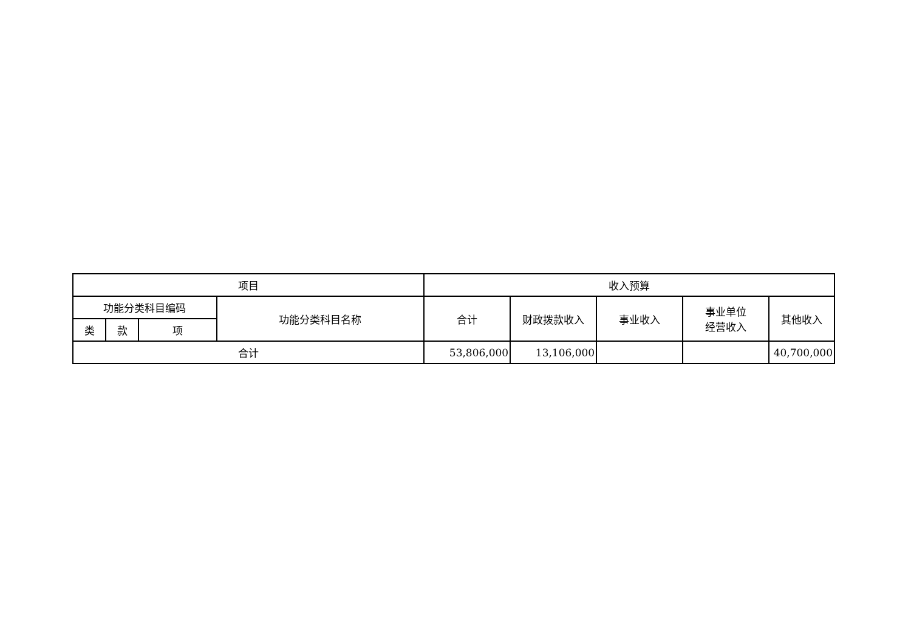| 项目 | | | | 收入预算 | | | | |
| --- | --- | --- | --- | --- | --- | --- | --- | --- |
| 功能分类科目编码 | | | 功能分类科目名称 | 合计 | 财政拨款收入 | 事业收入 | 事业单位 经营收入 | 其他收入 |
| 类 | 款 | 项 | | | | | | |
| 合计 | | | | 53,806,000 | 13,106,000 | | | 40,700,000 |